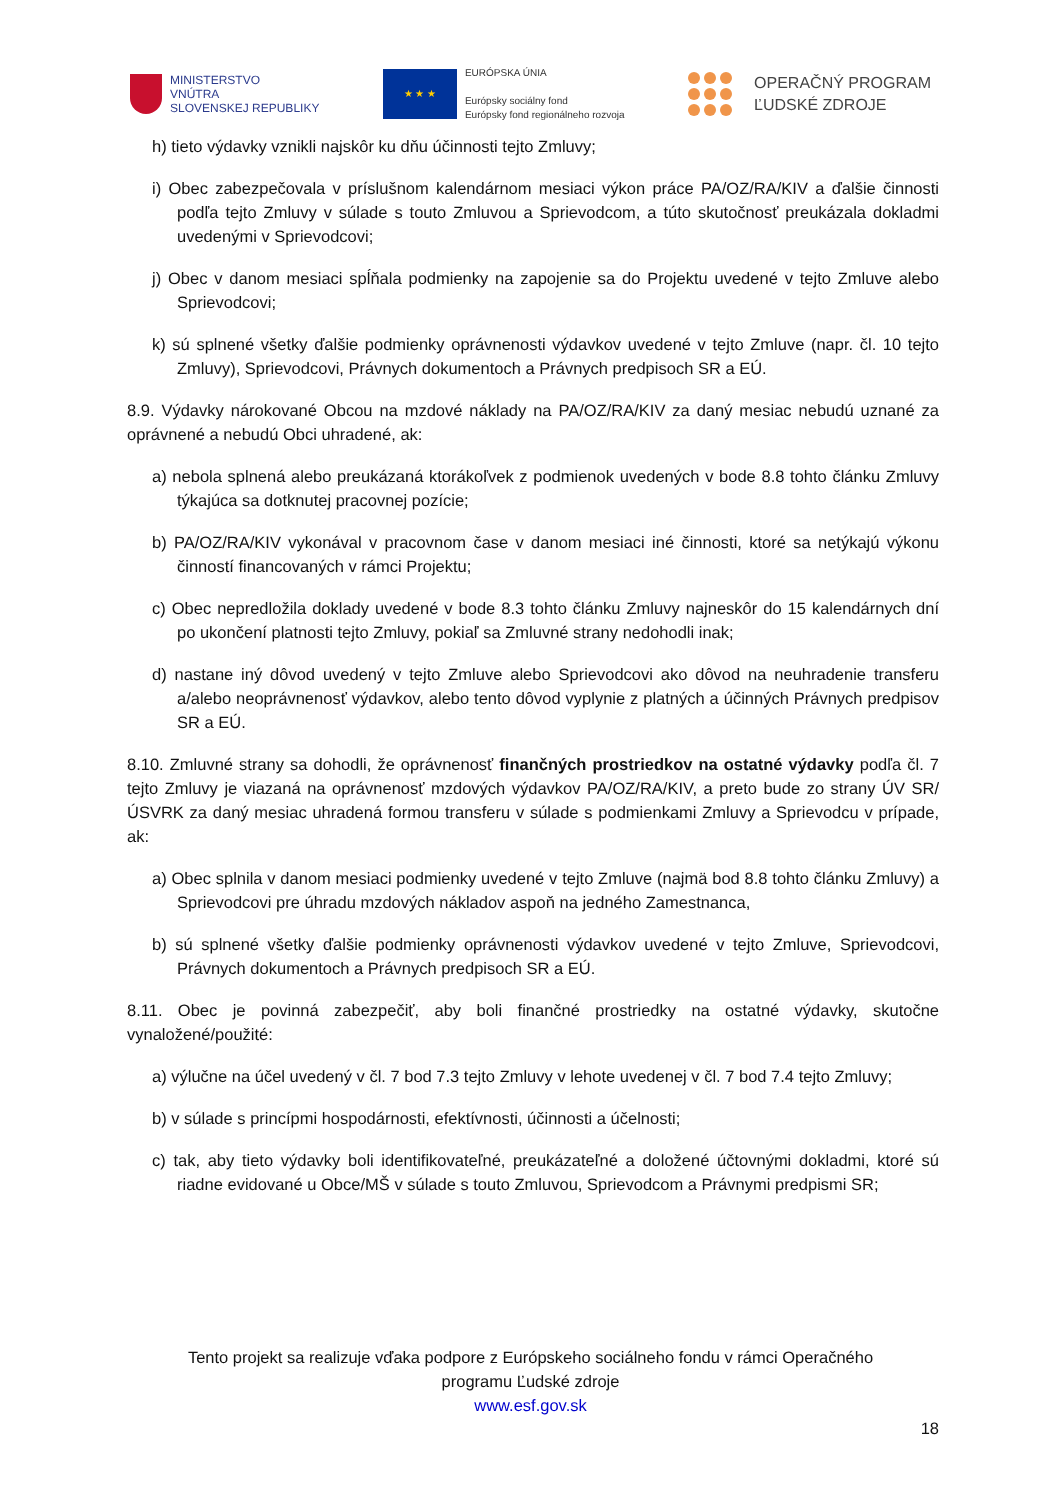MINISTERSTVO
VNÚTRA
SLOVENSKEJ REPUBLIKY
★ ★ ★
EURÓPSKA ÚNIA
Európsky sociálny fond
Európsky fond regionálneho rozvoja
OPERAČNÝ PROGRAM
ĽUDSKÉ ZDROJE
h) tieto výdavky vznikli najskôr ku dňu účinnosti tejto Zmluvy;
i) Obec zabezpečovala v príslušnom kalendárnom mesiaci výkon práce PA/OZ/RA/KIV a ďalšie činnosti podľa tejto Zmluvy v súlade s touto Zmluvou a Sprievodcom, a túto skutočnosť preukázala dokladmi uvedenými v Sprievodcovi;
j) Obec v danom mesiaci spĺňala podmienky na zapojenie sa do Projektu uvedené v tejto Zmluve alebo Sprievodcovi;
k) sú splnené všetky ďalšie podmienky oprávnenosti výdavkov uvedené v tejto Zmluve (napr. čl. 10 tejto Zmluvy), Sprievodcovi, Právnych dokumentoch a Právnych predpisoch SR a EÚ.
8.9. Výdavky nárokované Obcou na mzdové náklady na PA/OZ/RA/KIV za daný mesiac nebudú uznané za oprávnené a nebudú Obci uhradené, ak:
a) nebola splnená alebo preukázaná ktorákoľvek z podmienok uvedených v bode 8.8 tohto článku Zmluvy týkajúca sa dotknutej pracovnej pozície;
b) PA/OZ/RA/KIV vykonával v pracovnom čase v danom mesiaci iné činnosti, ktoré sa netýkajú výkonu činností financovaných v rámci Projektu;
c) Obec nepredložila doklady uvedené v bode 8.3 tohto článku Zmluvy najneskôr do 15 kalendárnych dní po ukončení platnosti tejto Zmluvy, pokiaľ sa Zmluvné strany nedohodli inak;
d) nastane iný dôvod uvedený v tejto Zmluve alebo Sprievodcovi ako dôvod na neuhradenie transferu a/alebo neoprávnenosť výdavkov, alebo tento dôvod vyplynie z platných a účinných Právnych predpisov SR a EÚ.
8.10. Zmluvné strany sa dohodli, že oprávnenosť finančných prostriedkov na ostatné výdavky podľa čl. 7 tejto Zmluvy je viazaná na oprávnenosť mzdových výdavkov PA/OZ/RA/KIV, a preto bude zo strany ÚV SR/ÚSVRK za daný mesiac uhradená formou transferu v súlade s podmienkami Zmluvy a Sprievodcu v prípade, ak:
a) Obec splnila v danom mesiaci podmienky uvedené v tejto Zmluve (najmä bod 8.8 tohto článku Zmluvy) a Sprievodcovi pre úhradu mzdových nákladov aspoň na jedného Zamestnanca,
b) sú splnené všetky ďalšie podmienky oprávnenosti výdavkov uvedené v tejto Zmluve, Sprievodcovi, Právnych dokumentoch a Právnych predpisoch SR a EÚ.
8.11. Obec je povinná zabezpečiť, aby boli finančné prostriedky na ostatné výdavky, skutočne vynaložené/použité:
a) výlučne na účel uvedený v čl. 7 bod 7.3 tejto Zmluvy v lehote uvedenej v čl. 7 bod 7.4 tejto Zmluvy;
b) v súlade s princípmi hospodárnosti, efektívnosti, účinnosti a účelnosti;
c) tak, aby tieto výdavky boli identifikovateľné, preukázateľné a doložené účtovnými dokladmi, ktoré sú riadne evidované u Obce/MŠ v súlade s touto Zmluvou, Sprievodcom a Právnymi predpismi SR;
Tento projekt sa realizuje vďaka podpore z Európskeho sociálneho fondu v rámci Operačného
programu Ľudské zdroje
www.esf.gov.sk
18